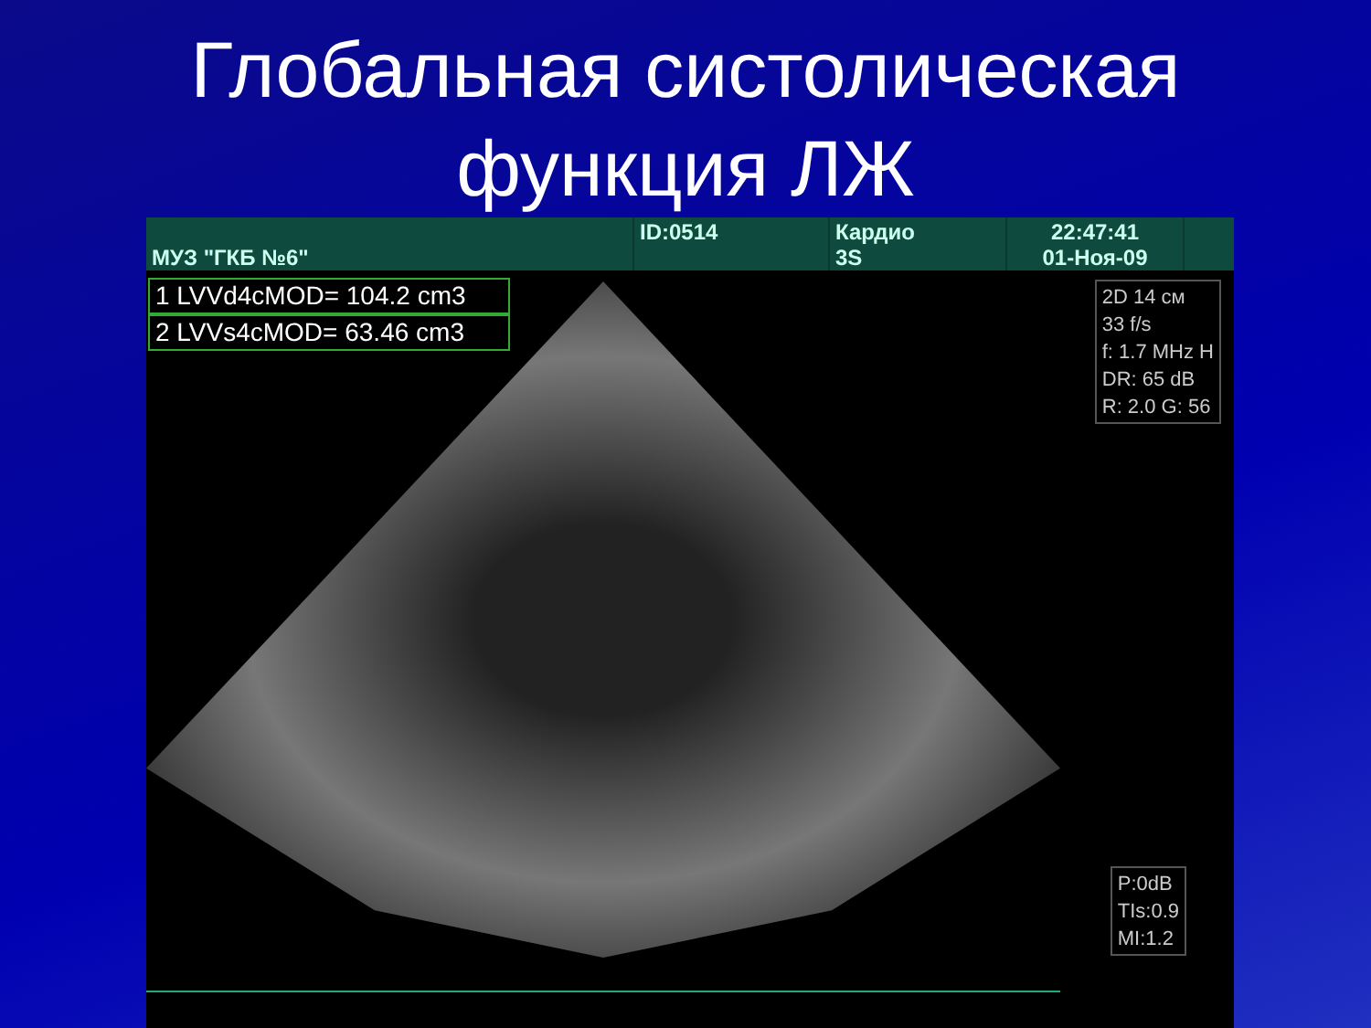Глобальная систолическая
функция ЛЖ
МУЗ "ГКБ №6" ID:0514 Кардио
3S
22:47:41
01-Ноя-09
1 LVVd4cMOD= 104.2 cm3
2 LVVs4cMOD= 63.46 cm3
2D 14 см
33 f/s
f: 1.7 MHz H
DR: 65 dB
R: 2.0 G: 56
P:0dB
TIs:0.9
MI:1.2